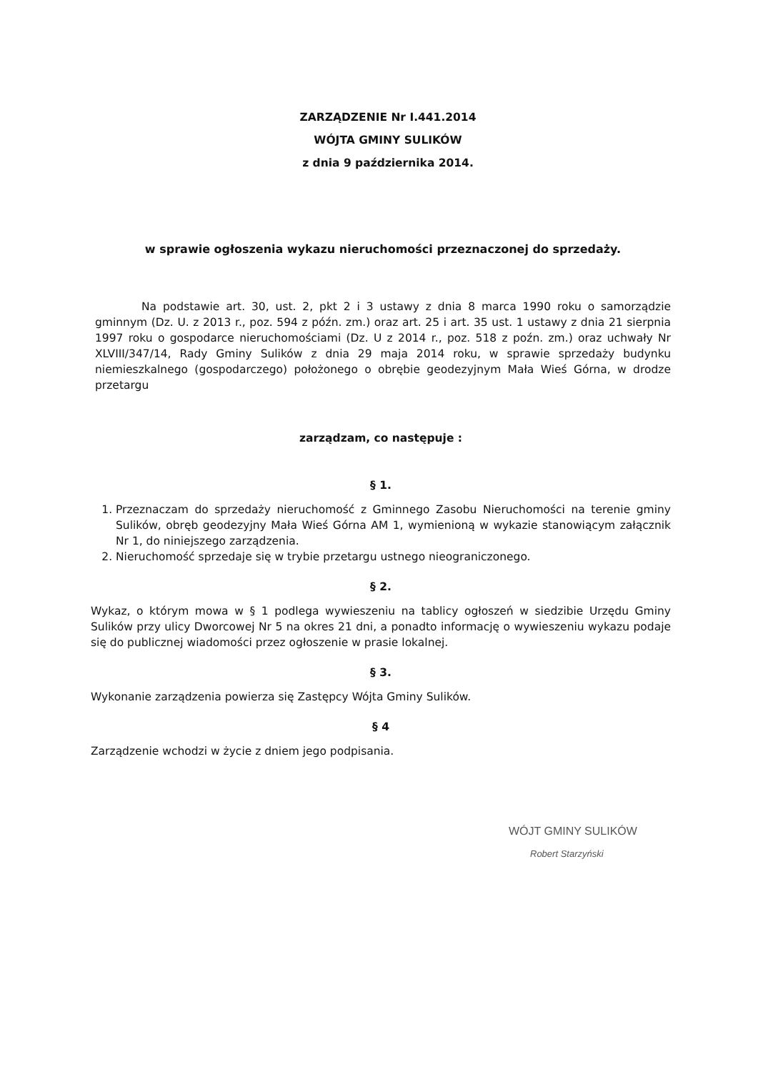ZARZĄDZENIE Nr I.441.2014
WÓJTA GMINY SULIKÓW
z dnia 9 października 2014.
w sprawie ogłoszenia wykazu nieruchomości przeznaczonej do sprzedaży.
Na podstawie art. 30, ust. 2, pkt 2 i 3 ustawy z dnia 8 marca 1990 roku o samorządzie gminnym (Dz. U. z 2013 r., poz. 594 z późn. zm.) oraz art. 25 i art. 35 ust. 1 ustawy z dnia 21 sierpnia 1997 roku o gospodarce nieruchomościami (Dz. U z 2014 r., poz. 518 z poźn. zm.) oraz uchwały Nr XLVIII/347/14, Rady Gminy Sulików z dnia 29 maja 2014 roku, w sprawie sprzedaży budynku niemieszkalnego (gospodarczego) położonego o obrębie geodezyjnym Mała Wieś Górna, w drodze przetargu
zarządzam, co następuje :
§ 1.
1. Przeznaczam do sprzedaży nieruchomość z Gminnego Zasobu Nieruchomości na terenie gminy Sulików, obręb geodezyjny Mała Wieś Górna AM 1, wymienioną w wykazie stanowiącym załącznik Nr 1, do niniejszego zarządzenia.
2. Nieruchomość sprzedaje się w trybie przetargu ustnego nieograniczonego.
§ 2.
Wykaz, o którym mowa w § 1 podlega wywieszeniu na tablicy ogłoszeń w siedzibie Urzędu Gminy Sulików przy ulicy Dworcowej Nr 5 na okres 21 dni, a ponadto informację o wywieszeniu wykazu podaje się do publicznej wiadomości przez ogłoszenie w prasie lokalnej.
§ 3.
Wykonanie zarządzenia powierza się Zastępcy Wójta Gminy Sulików.
§ 4
Zarządzenie wchodzi w życie z dniem jego podpisania.
WÓJT GMINY SULIKÓW
Robert Starzyński